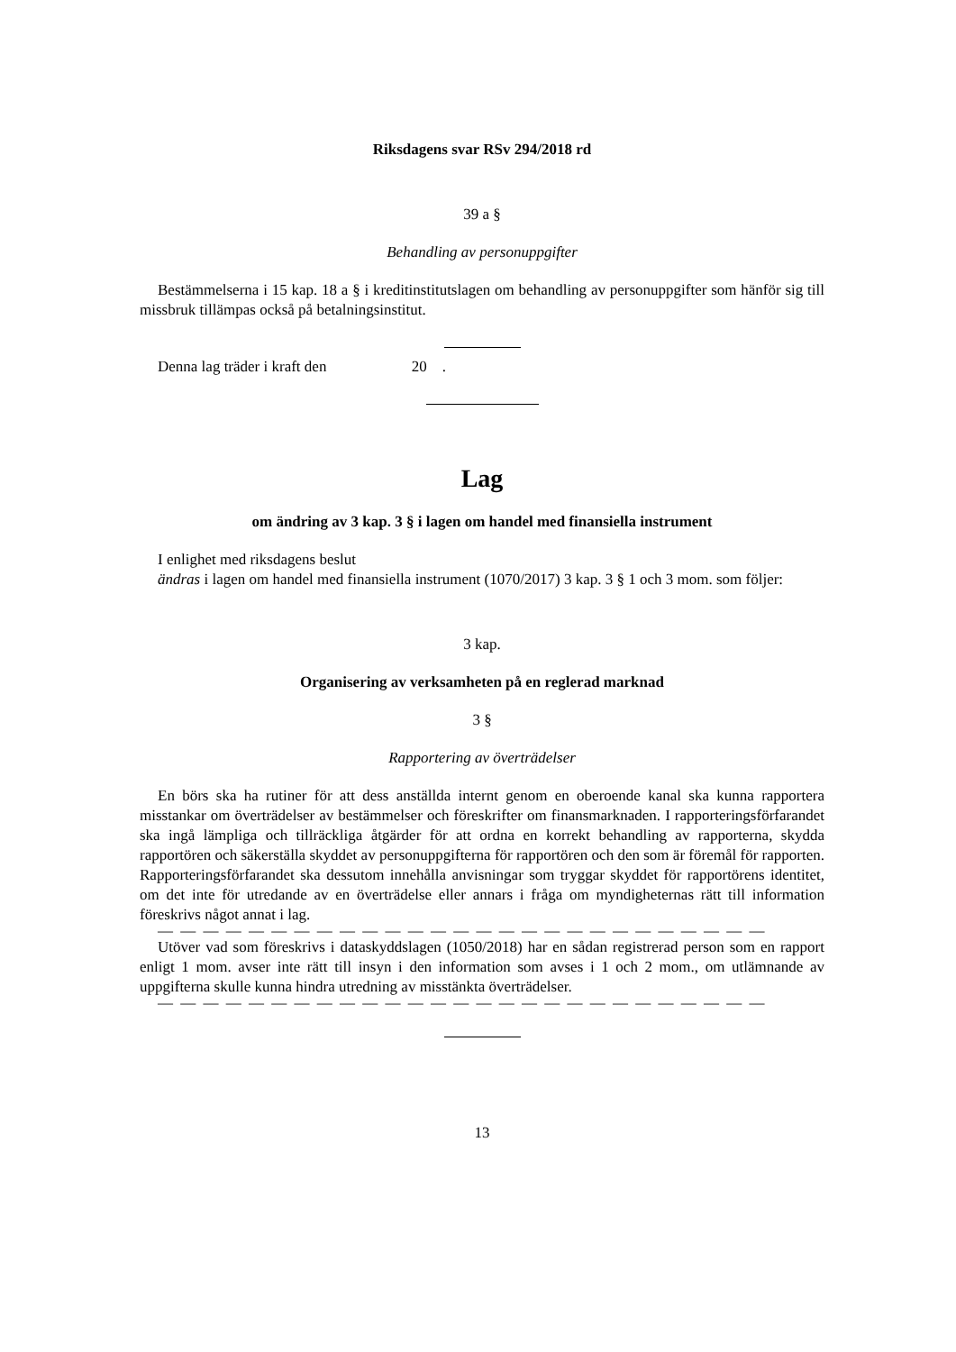Riksdagens svar RSv 294/2018 rd
39 a §
Behandling av personuppgifter
Bestämmelserna i 15 kap. 18 a § i kreditinstitutslagen om behandling av personuppgifter som hänför sig till missbruk tillämpas också på betalningsinstitut.
Denna lag träder i kraft den 20 .
Lag
om ändring av 3 kap. 3 § i lagen om handel med finansiella instrument
I enlighet med riksdagens beslut
ändras i lagen om handel med finansiella instrument (1070/2017) 3 kap. 3 § 1 och 3 mom. som följer:
3 kap.
Organisering av verksamheten på en reglerad marknad
3 §
Rapportering av överträdelser
En börs ska ha rutiner för att dess anställda internt genom en oberoende kanal ska kunna rapportera misstankar om överträdelser av bestämmelser och föreskrifter om finansmarknaden. I rapporteringsförfarandet ska ingå lämpliga och tillräckliga åtgärder för att ordna en korrekt behandling av rapporterna, skydda rapportören och säkerställa skyddet av personuppgifterna för rapportören och den som är föremål för rapporten. Rapporteringsförfarandet ska dessutom innehålla anvisningar som tryggar skyddet för rapportörens identitet, om det inte för utredande av en överträdelse eller annars i fråga om myndigheternas rätt till information föreskrivs något annat i lag.
— — — — — — — — — — — — — — — — — — — — — — — — — — —
Utöver vad som föreskrivs i dataskyddslagen (1050/2018) har en sådan registrerad person som en rapport enligt 1 mom. avser inte rätt till insyn i den information som avses i 1 och 2 mom., om utlämnande av uppgifterna skulle kunna hindra utredning av misstänkta överträdelser.
— — — — — — — — — — — — — — — — — — — — — — — — — — —
13